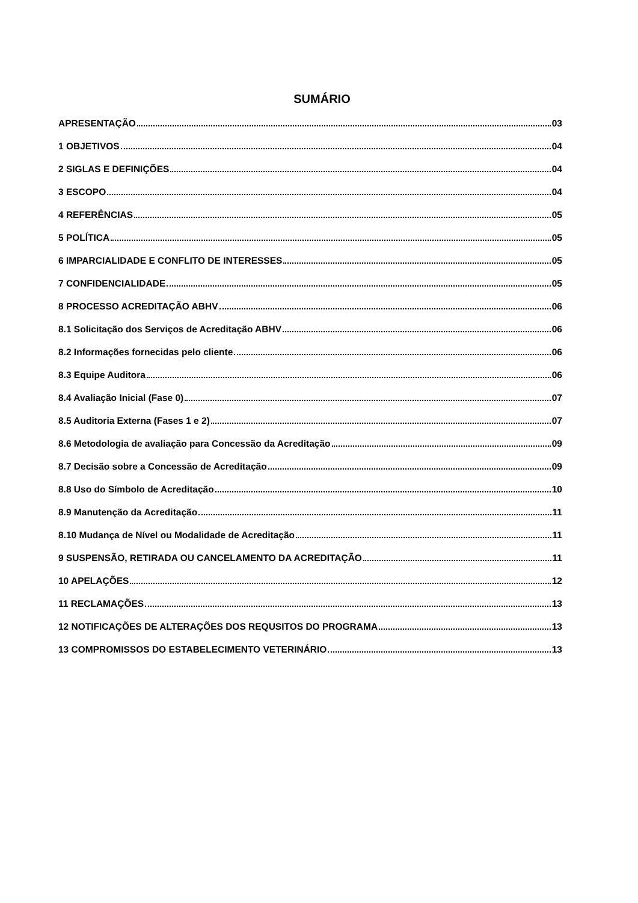SUMÁRIO
APRESENTAÇÃO 03
1 OBJETIVOS 04
2 SIGLAS E DEFINIÇÕES 04
3 ESCOPO 04
4 REFERÊNCIAS 05
5 POLÍTICA 05
6 IMPARCIALIDADE E CONFLITO DE INTERESSES 05
7 CONFIDENCIALIDADE 05
8 PROCESSO ACREDITAÇÃO ABHV 06
8.1 Solicitação dos Serviços de Acreditação ABHV 06
8.2 Informações fornecidas pelo cliente 06
8.3 Equipe Auditora 06
8.4 Avaliação Inicial (Fase 0) 07
8.5 Auditoria Externa (Fases 1 e 2) 07
8.6 Metodologia de avaliação para Concessão da Acreditação 09
8.7 Decisão sobre a Concessão de Acreditação 09
8.8 Uso do Símbolo de Acreditação 10
8.9 Manutenção da Acreditação 11
8.10 Mudança de Nível ou Modalidade de Acreditação 11
9 SUSPENSÃO, RETIRADA OU CANCELAMENTO DA ACREDITAÇÃO 11
10 APELAÇÕES 12
11 RECLAMAÇÕES 13
12 NOTIFICAÇÕES DE ALTERAÇÕES DOS REQUSITOS DO PROGRAMA 13
13 COMPROMISSOS DO ESTABELECIMENTO VETERINÁRIO 13